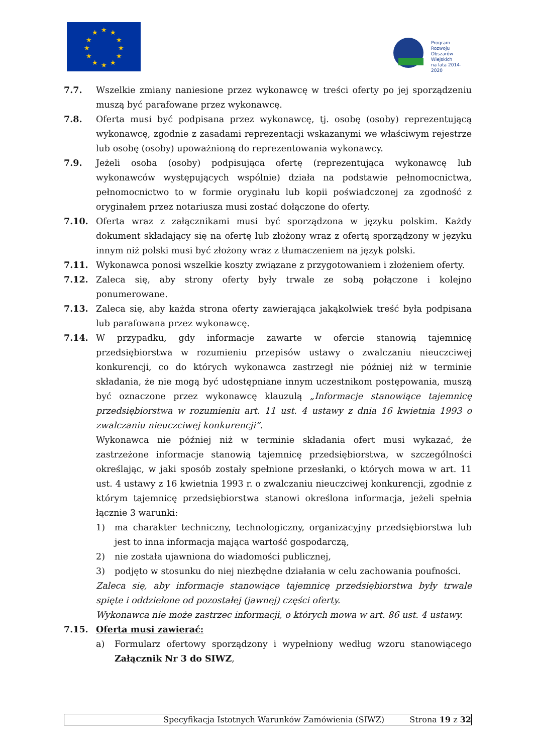★
★
★
★
★
★
★
★
★
★
★
★
Program
Rozwoju
Obszarów
Wiejskich
na lata 2014-2020
7.7. Wszelkie zmiany naniesione przez wykonawcę w treści oferty po jej sporządzeniu muszą być parafowane przez wykonawcę.
7.8. Oferta musi być podpisana przez wykonawcę, tj. osobę (osoby) reprezentującą wykonawcę, zgodnie z zasadami reprezentacji wskazanymi we właściwym rejestrze lub osobę (osoby) upoważnioną do reprezentowania wykonawcy.
7.9. Jeżeli osoba (osoby) podpisująca ofertę (reprezentująca wykonawcę lub wykonawców występujących wspólnie) działa na podstawie pełnomocnictwa, pełnomocnictwo to w formie oryginału lub kopii poświadczonej za zgodność z oryginałem przez notariusza musi zostać dołączone do oferty.
7.10. Oferta wraz z załącznikami musi być sporządzona w języku polskim. Każdy dokument składający się na ofertę lub złożony wraz z ofertą sporządzony w języku innym niż polski musi być złożony wraz z tłumaczeniem na język polski.
7.11. Wykonawca ponosi wszelkie koszty związane z przygotowaniem i złożeniem oferty.
7.12. Zaleca się, aby strony oferty były trwale ze sobą połączone i kolejno ponumerowane.
7.13. Zaleca się, aby każda strona oferty zawierająca jakąkolwiek treść była podpisana lub parafowana przez wykonawcę.
7.14. W przypadku, gdy informacje zawarte w ofercie stanowią tajemnicę przedsiębiorstwa w rozumieniu przepisów ustawy o zwalczaniu nieuczciwej konkurencji, co do których wykonawca zastrzegł nie później niż w terminie składania, że nie mogą być udostępniane innym uczestnikom postępowania, muszą być oznaczone przez wykonawcę klauzulą „Informacje stanowiące tajemnicę przedsiębiorstwa w rozumieniu art. 11 ust. 4 ustawy z dnia 16 kwietnia 1993 o zwalczaniu nieuczciwej konkurencji”.
Wykonawca nie później niż w terminie składania ofert musi wykazać, że zastrzeżone informacje stanowią tajemnicę przedsiębiorstwa, w szczególności określając, w jaki sposób zostały spełnione przesłanki, o których mowa w art. 11 ust. 4 ustawy z 16 kwietnia 1993 r. o zwalczaniu nieuczciwej konkurencji, zgodnie z którym tajemnicę przedsiębiorstwa stanowi określona informacja, jeżeli spełnia łącznie 3 warunki:
1) ma charakter techniczny, technologiczny, organizacyjny przedsiębiorstwa lub jest to inna informacja mająca wartość gospodarczą,
2) nie została ujawniona do wiadomości publicznej,
3) podjęto w stosunku do niej niezbędne działania w celu zachowania poufności.
Zaleca się, aby informacje stanowiące tajemnicę przedsiębiorstwa były trwale spięte i oddzielone od pozostałej (jawnej) części oferty.
Wykonawca nie może zastrzec informacji, o których mowa w art. 86 ust. 4 ustawy.
7.15. Oferta musi zawierać:
a) Formularz ofertowy sporządzony i wypełniony według wzoru stanowiącego Załącznik Nr 3 do SIWZ,
Specyfikacja Istotnych Warunków Zamówienia (SIWZ) Strona 19 z 32